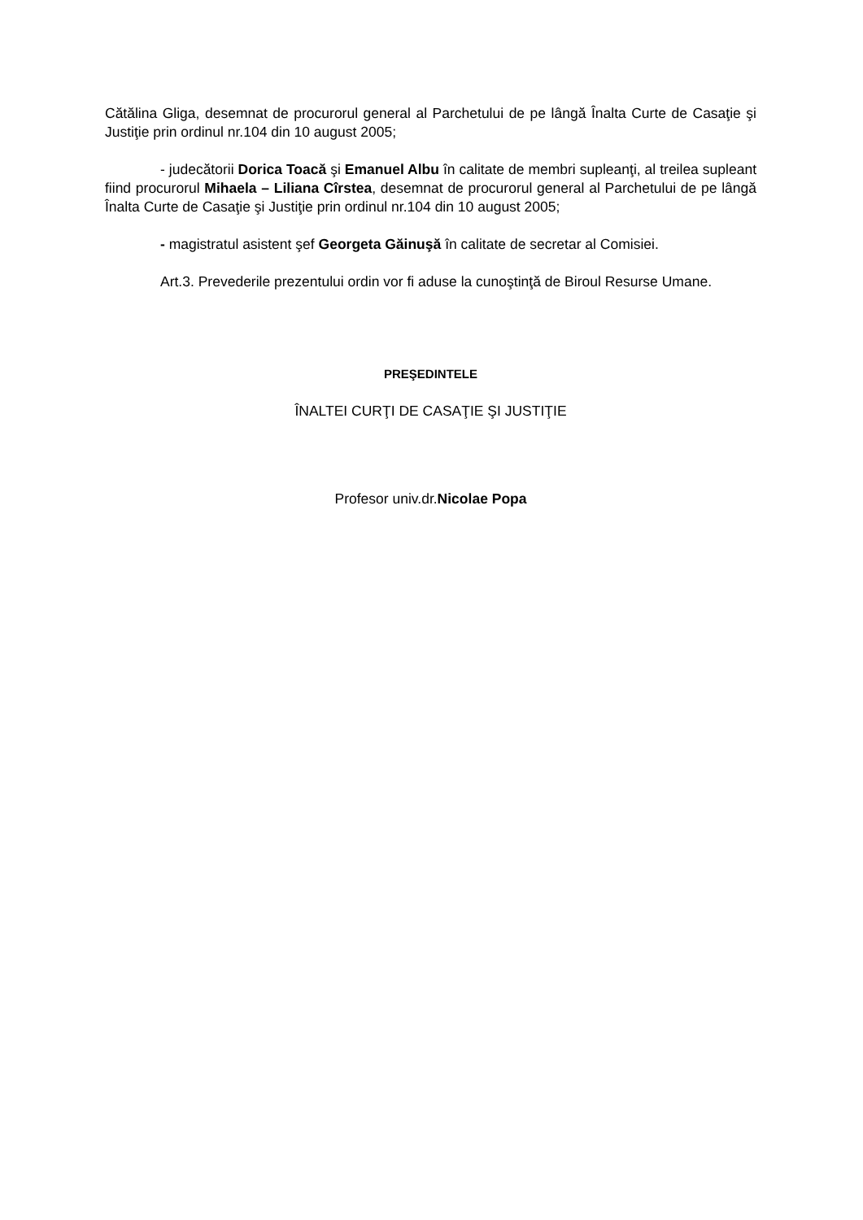Cătălina Gliga, desemnat de procurorul general al Parchetului de pe lângă Înalta Curte de Casaţie şi Justiţie prin ordinul nr.104 din 10 august 2005;
- judecătorii Dorica Toacă şi Emanuel Albu în calitate de membri supleanţi, al treilea supleant fiind procurorul Mihaela – Liliana Cîrstea, desemnat de procurorul general al Parchetului de pe lângă Înalta Curte de Casaţie şi Justiţie prin ordinul nr.104 din 10 august 2005;
- magistratul asistent şef Georgeta Găinuşă în calitate de secretar al Comisiei.
Art.3. Prevederile prezentului ordin vor fi aduse la cunoştinţă de Biroul Resurse Umane.
PREŞEDINTELE
ÎNALTEI CURŢI DE CASAŢIE ŞI JUSTIŢIE
Profesor univ.dr.Nicolae Popa